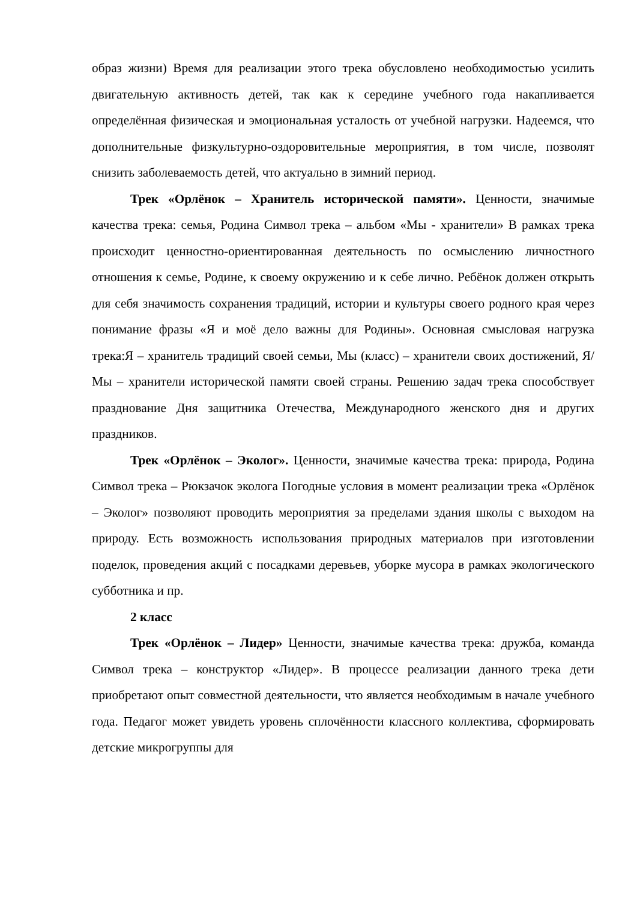образ жизни) Время для реализации этого трека обусловлено необходимостью усилить двигательную активность детей, так как к середине учебного года накапливается определённая физическая и эмоциональная усталость от учебной нагрузки. Надеемся, что дополнительные физкультурно-оздоровительные мероприятия, в том числе, позволят снизить заболеваемость детей, что актуально в зимний период.
Трек «Орлёнок – Хранитель исторической памяти». Ценности, значимые качества трека: семья, Родина Символ трека – альбом «Мы - хранители» В рамках трека происходит ценностно-ориентированная деятельность по осмыслению личностного отношения к семье, Родине, к своему окружению и к себе лично. Ребёнок должен открыть для себя значимость сохранения традиций, истории и культуры своего родного края через понимание фразы «Я и моё дело важны для Родины». Основная смысловая нагрузка трека:Я – хранитель традиций своей семьи, Мы (класс) – хранители своих достижений, Я/Мы – хранители исторической памяти своей страны. Решению задач трека способствует празднование Дня защитника Отечества, Международного женского дня и других праздников.
Трек «Орлёнок – Эколог». Ценности, значимые качества трека: природа, Родина Символ трека – Рюкзачок эколога Погодные условия в момент реализации трека «Орлёнок – Эколог» позволяют проводить мероприятия за пределами здания школы с выходом на природу. Есть возможность использования природных материалов при изготовлении поделок, проведения акций с посадками деревьев, уборке мусора в рамках экологического субботника и пр.
2 класс
Трек «Орлёнок – Лидер» Ценности, значимые качества трека: дружба, команда Символ трека – конструктор «Лидер». В процессе реализации данного трека дети приобретают опыт совместной деятельности, что является необходимым в начале учебного года. Педагог может увидеть уровень сплочённости классного коллектива, сформировать детские микрогруппы для